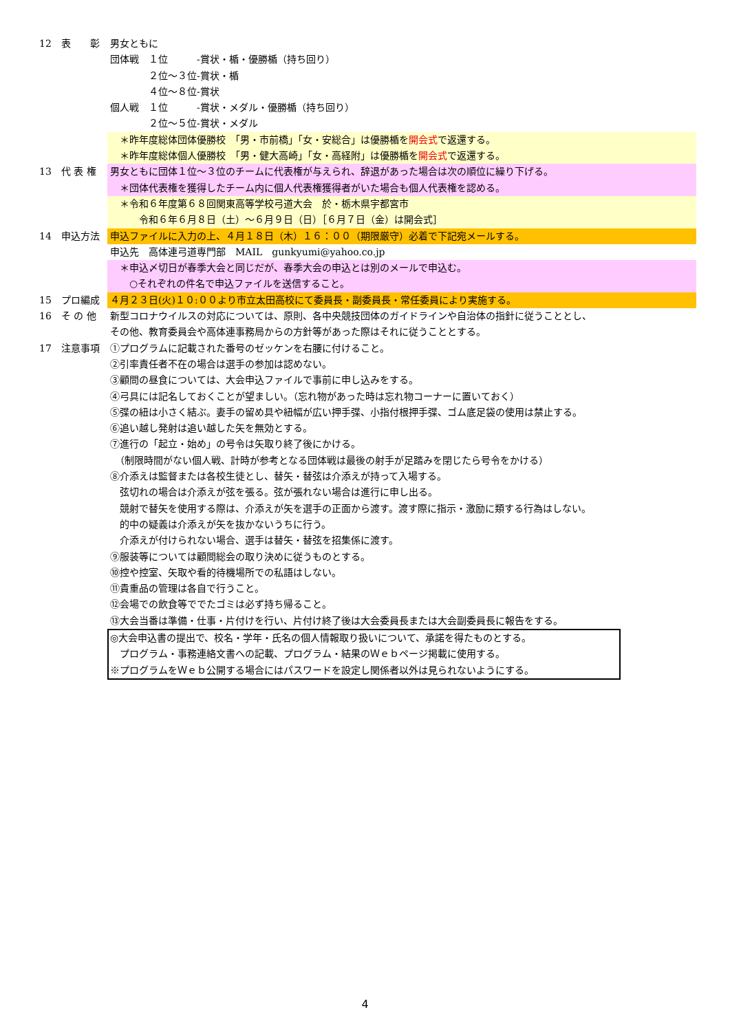12 表　　彰 男女ともに
団体戦　１位　　　-賞状・楯・優勝楯（持ち回り）
　　　　２位～３位-賞状・楯
　　　　４位～８位-賞状
個人戦　１位　　　-賞状・メダル・優勝楯（持ち回り）
　　　　２位～５位-賞状・メダル
　＊昨年度総体団体優勝校　「男・市前橋」「女・安総合」は優勝楯を開会式で返還する。
　＊昨年度総体個人優勝校　「男・健大高崎」「女・高経附」は優勝楯を開会式で返還する。
13 代 表 権 男女ともに団体１位～３位のチームに代表権が与えられ、辞退があった場合は次の順位に繰り下げる。
　＊団体代表権を獲得したチーム内に個人代表権獲得者がいた場合も個人代表権を認める。
　＊令和６年度第６８回関東高等学校弓道大会　於・栃木県宇都宮市
　　　令和６年６月８日（土）～６月９日（日）［６月７日（金）は開会式］
14 申込方法 申込ファイルに入力の上、４月１８日（木）１６：００（期限厳守）必着で下記宛メールする。
申込先　高体連弓道専門部　MAIL　gunkyumi@yahoo.co.jp
　＊申込〆切日が春季大会と同じだが、春季大会の申込とは別のメールで申込む。
　　○それぞれの件名で申込ファイルを送信すること。
15 プロ編成 ４月２３日(火)１０:００より市立太田高校にて委員長・副委員長・常任委員により実施する。
16 そ の 他 新型コロナウイルスの対応については、原則、各中央競技団体のガイドラインや自治体の指針に従うこととし、
その他、教育委員会や高体連事務局からの方針等があった際はそれに従うこととする。
17 注意事項 ①プログラムに記載された番号のゼッケンを右腰に付けること。
②引率責任者不在の場合は選手の参加は認めない。
③顧問の昼食については、大会申込ファイルで事前に申し込みをする。
④弓具には記名しておくことが望ましい。（忘れ物があった時は忘れ物コーナーに置いておく）
⑤弽の紐は小さく結ぶ。妻手の留め具や紐幅が広い押手弽、小指付根押手弽、ゴム底足袋の使用は禁止する。
⑥追い越し発射は追い越した矢を無効とする。
⑦進行の「起立・始め」の号令は矢取り終了後にかける。
　（制限時間がない個人戦、計時が参考となる団体戦は最後の射手が足踏みを閉じたら号令をかける）
⑧介添えは監督または各校生徒とし、替矢・替弦は介添えが持って入場する。
　弦切れの場合は介添えが弦を張る。弦が張れない場合は進行に申し出る。
　競射で替矢を使用する際は、介添えが矢を選手の正面から渡す。渡す際に指示・激励に類する行為はしない。
　的中の疑義は介添えが矢を抜かないうちに行う。
　介添えが付けられない場合、選手は替矢・替弦を招集係に渡す。
⑨服装等については顧問総会の取り決めに従うものとする。
⑩控や控室、矢取や看的待機場所での私語はしない。
⑪貴重品の管理は各自で行うこと。
⑫会場での飲食等ででたゴミは必ず持ち帰ること。
⑬大会当番は準備・仕事・片付けを行い、片付け終了後は大会委員長または大会副委員長に報告をする。
◎大会申込書の提出で、校名・学年・氏名の個人情報取り扱いについて、承諾を得たものとする。
　プログラム・事務連絡文書への記載、プログラム・結果のＷｅｂページ掲載に使用する。
※プログラムをＷｅｂ公開する場合にはパスワードを設定し関係者以外は見られないようにする。
4